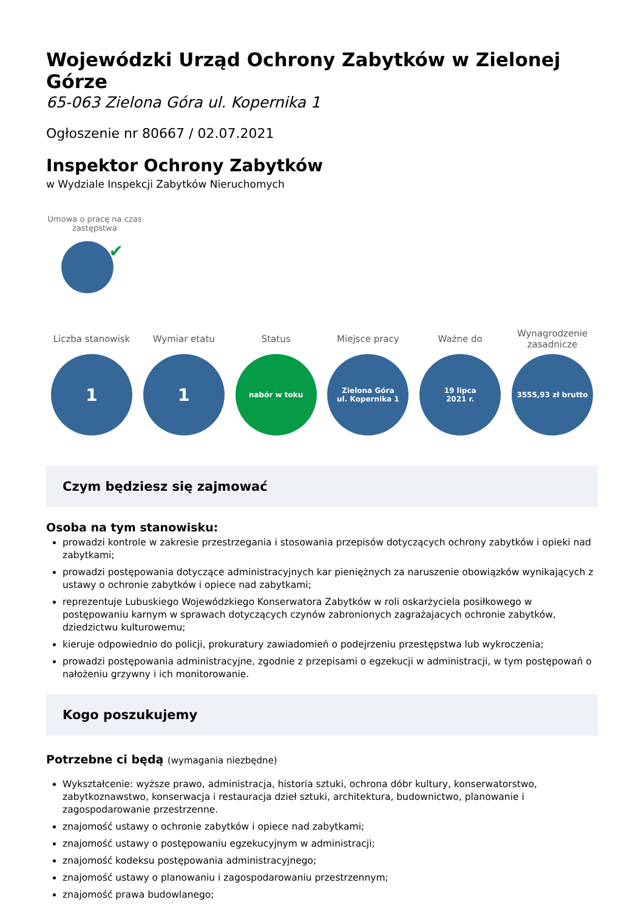Wojewódzki Urząd Ochrony Zabytków w Zielonej Górze
65-063 Zielona Góra ul. Kopernika 1
Ogłoszenie nr 80667 / 02.07.2021
Inspektor Ochrony Zabytków
w Wydziale Inspekcji Zabytków Nieruchomych
Umowa o pracę na czas zastępstwa
✔
Liczba stanowisk
1
Wymiar etatu
1
Status
nabór w toku
Miejsce pracy
Zielona Góra
ul. Kopernika 1
Ważne do
19 lipca
2021 r.
Wynagrodzenie zasadnicze
3555,93 zł brutto
Czym będziesz się zajmować
Osoba na tym stanowisku:
prowadzi kontrole w zakresie przestrzegania i stosowania przepisów dotyczących ochrony zabytków i opieki nad zabytkami;
prowadzi postępowania dotyczące administracyjnych kar pieniężnych za naruszenie obowiązków wynikających z ustawy o ochronie zabytków i opiece nad zabytkami;
reprezentuje Lubuskiego Wojewódzkiego Konserwatora Zabytków w roli oskarżyciela posiłkowego w postępowaniu karnym w sprawach dotyczących czynów zabronionych zagrażajacych ochronie zabytków, dziedzictwu kulturowemu;
kieruje odpowiednio do policji, prokuratury zawiadomień o podejrzeniu przestępstwa lub wykroczenia;
prowadzi postępowania administracyjne, zgodnie z przepisami o egzekucji w administracji, w tym postępowań o nałożeniu grzywny i ich monitorowanie.
Kogo poszukujemy
Potrzebne ci będą (wymagania niezbędne)
Wykształcenie: wyższe prawo, administracja, historia sztuki, ochrona dóbr kultury, konserwatorstwo, zabytkoznawstwo, konserwacja i restauracja dzieł sztuki, architektura, budownictwo, planowanie i zagospodarowanie przestrzenne.
znajomość ustawy o ochronie zabytków i opiece nad zabytkami;
znajomość ustawy o postępowaniu egzekucyjnym w administracji;
znajomość kodeksu postępowania administracyjnego;
znajomość ustawy o planowaniu i zagospodarowaniu przestrzennym;
znajomość prawa budowlanego;